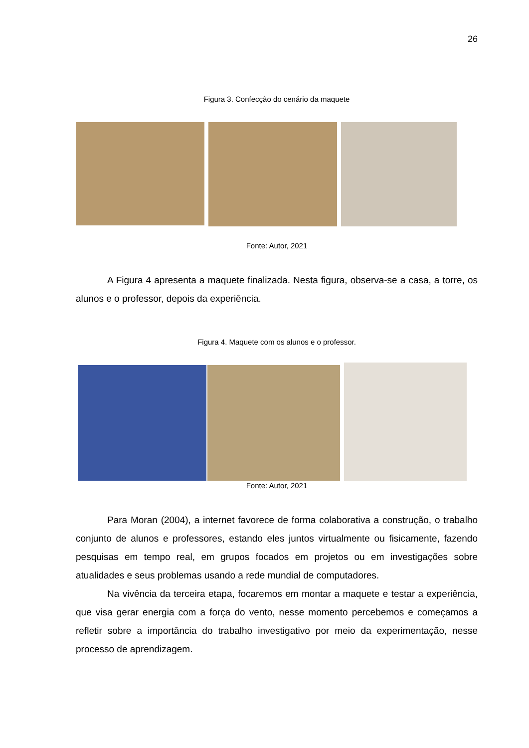26
Figura 3. Confecção do cenário da maquete
Fonte: Autor, 2021
A Figura 4 apresenta a maquete finalizada. Nesta figura, observa-se a casa, a torre, os alunos e o professor, depois da experiência.
Figura 4. Maquete com os alunos e o professor.
Fonte: Autor, 2021
Para Moran (2004), a internet favorece de forma colaborativa a construção, o trabalho conjunto de alunos e professores, estando eles juntos virtualmente ou fisicamente, fazendo pesquisas em tempo real, em grupos focados em projetos ou em investigações sobre atualidades e seus problemas usando a rede mundial de computadores.
Na vivência da terceira etapa, focaremos em montar a maquete e testar a experiência, que visa gerar energia com a força do vento, nesse momento percebemos e começamos a refletir sobre a importância do trabalho investigativo por meio da experimentação, nesse processo de aprendizagem.